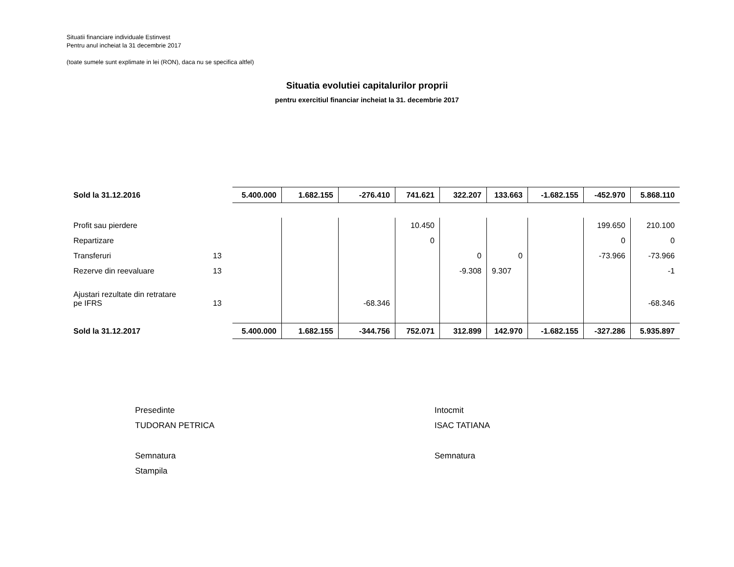Situatii financiare individuale Estinvest
Pentru anul incheiat la 31 decembrie 2017
(toate sumele sunt explimate in lei (RON), daca nu se specifica altfel)
Situatia evolutiei capitalurilor proprii
pentru exercitiul financiar incheiat la 31. decembrie 2017
| Sold la 31.12.2016 | | 5.400.000 | 1.682.155 | -276.410 | 741.621 | 322.207 | 133.663 | -1.682.155 | -452.970 | 5.868.110 |
| Profit sau pierdere | | | | | 10.450 | | | | 199.650 | 210.100 |
| Repartizare | | | | | 0 | | | | 0 | 0 |
| Transferuri | 13 | | | | | 0 | 0 | | -73.966 | -73.966 |
| Rezerve din reevaluare | 13 | | | | | -9.308 | 9.307 | | | -1 |
| Ajustari rezultate din retratare pe IFRS | 13 | | | -68.346 | | | | | | -68.346 |
| Sold la 31.12.2017 | | 5.400.000 | 1.682.155 | -344.756 | 752.071 | 312.899 | 142.970 | -1.682.155 | -327.286 | 5.935.897 |
Presedinte
TUDORAN PETRICA
Semnatura
Stampila
Intocmit
ISAC TATIANA
Semnatura